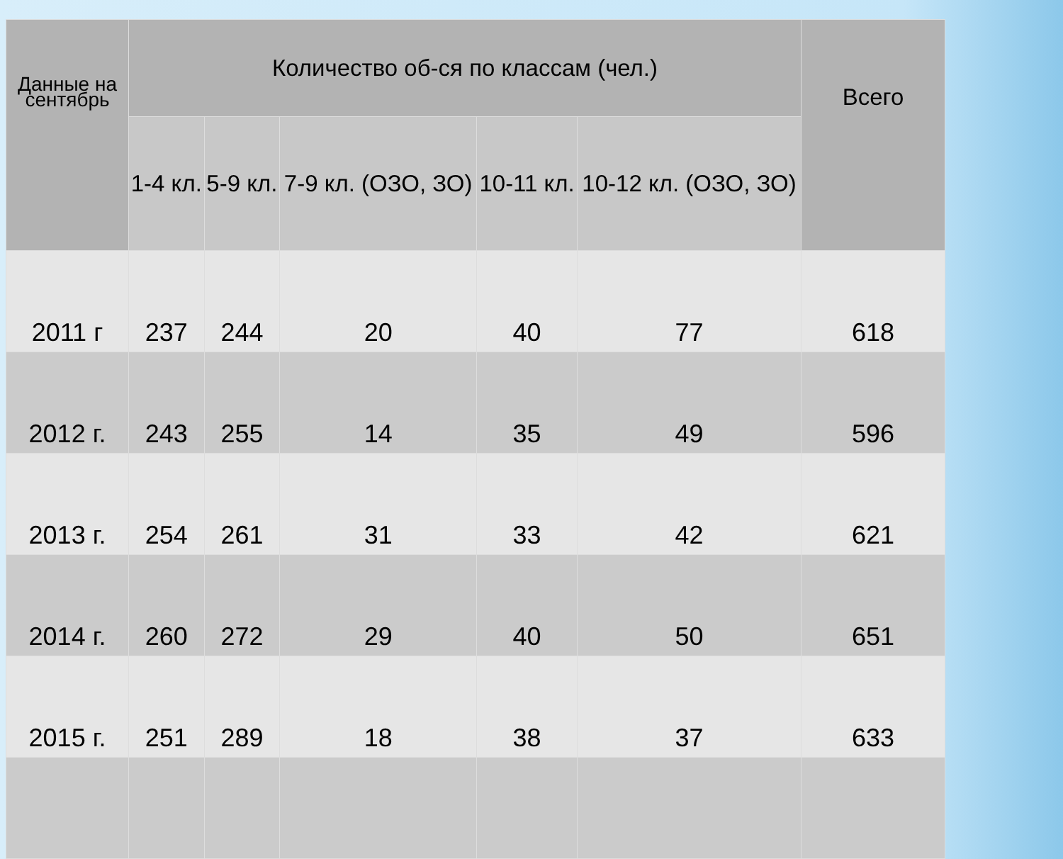| Данные на сентябрь | Количество об-ся по классам (чел.) | | | | | Всего |
| --- | --- | --- | --- | --- | --- | --- |
| | 1-4 кл. | 5-9 кл. | 7-9 кл. (ОЗО, ЗО) | 10-11 кл. | 10-12 кл. (ОЗО, ЗО) | |
| 2011 г | 237 | 244 | 20 | 40 | 77 | 618 |
| 2012 г. | 243 | 255 | 14 | 35 | 49 | 596 |
| 2013 г. | 254 | 261 | 31 | 33 | 42 | 621 |
| 2014 г. | 260 | 272 | 29 | 40 | 50 | 651 |
| 2015 г. | 251 | 289 | 18 | 38 | 37 | 633 |